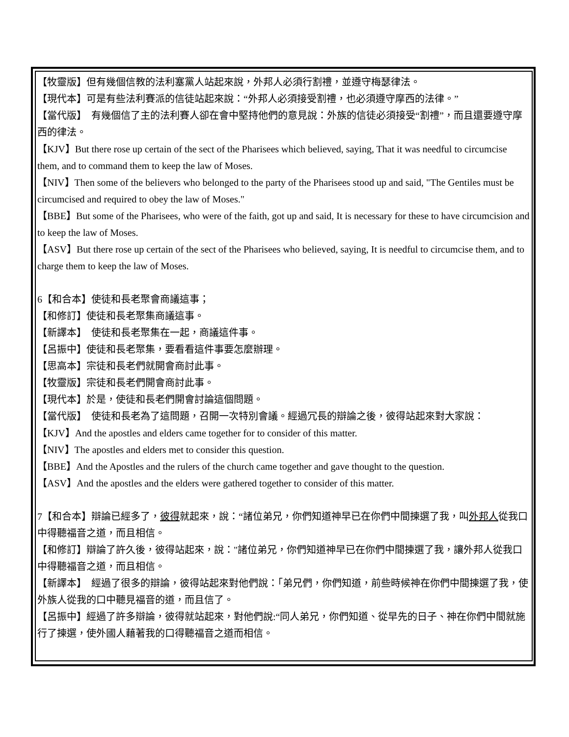【牧靈版】但有幾個信教的法利塞黨人站起來說，外邦人必須行割禮，並遵守梅瑟律法。
【現代本】可是有些法利賽派的信徒站起來說：“外邦人必須接受割禮，也必須遵守摩西的法律。”
【當代版】　有幾個信了主的法利賽人卻在會中堅持他們的意見說：外族的信徒必須接受“割禮”，而且還要遵守摩西的律法。
【KJV】But there rose up certain of the sect of the Pharisees which believed, saying, That it was needful to circumcise them, and to command them to keep the law of Moses.
【NIV】Then some of the believers who belonged to the party of the Pharisees stood up and said, "The Gentiles must be circumcised and required to obey the law of Moses."
【BBE】But some of the Pharisees, who were of the faith, got up and said, It is necessary for these to have circumcision and to keep the law of Moses.
【ASV】But there rose up certain of the sect of the Pharisees who believed, saying, It is needful to circumcise them, and to charge them to keep the law of Moses.
6【和合本】使徒和長老聚會商議這事；
【和修訂】使徒和長老聚集商議這事。
【新譯本】　使徒和長老聚集在一起，商議這件事。
【呂振中】使徒和長老聚集，要看看這件事要怎麼辦理。
【思高本】宗徒和長老們就開會商討此事。
【牧靈版】宗徒和長老們開會商討此事。
【現代本】於是，使徒和長老們開會討論這個問題。
【當代版】　使徒和長老為了這問題，召開一次特別會議。經過冗長的辯論之後，彼得站起來對大家說：
【KJV】And the apostles and elders came together for to consider of this matter.
【NIV】The apostles and elders met to consider this question.
【BBE】And the Apostles and the rulers of the church came together and gave thought to the question.
【ASV】And the apostles and the elders were gathered together to consider of this matter.
7【和合本】辯論已經多了，彼得就起來，說：“諸位弟兄，你們知道神早已在你們中間揀選了我，叫外邦人從我口中得聽福音之道，而且相信。
【和修訂】辯論了許久後，彼得站起來，說："諸位弟兄，你們知道神早已在你們中間揀選了我，讓外邦人從我口中得聽福音之道，而且相信。
【新譯本】　經過了很多的辯論，彼得站起來對他們說：「弟兄們，你們知道，前些時候神在你們中間揀選了我，使外族人從我的口中聽見福音的道，而且信了。
【呂振中】經過了許多辯論，彼得就站起來，對他們說:“同人弟兄，你們知道、從早先的日子、神在你們中間就施行了揀選，使外國人藉著我的口得聽福音之道而相信。